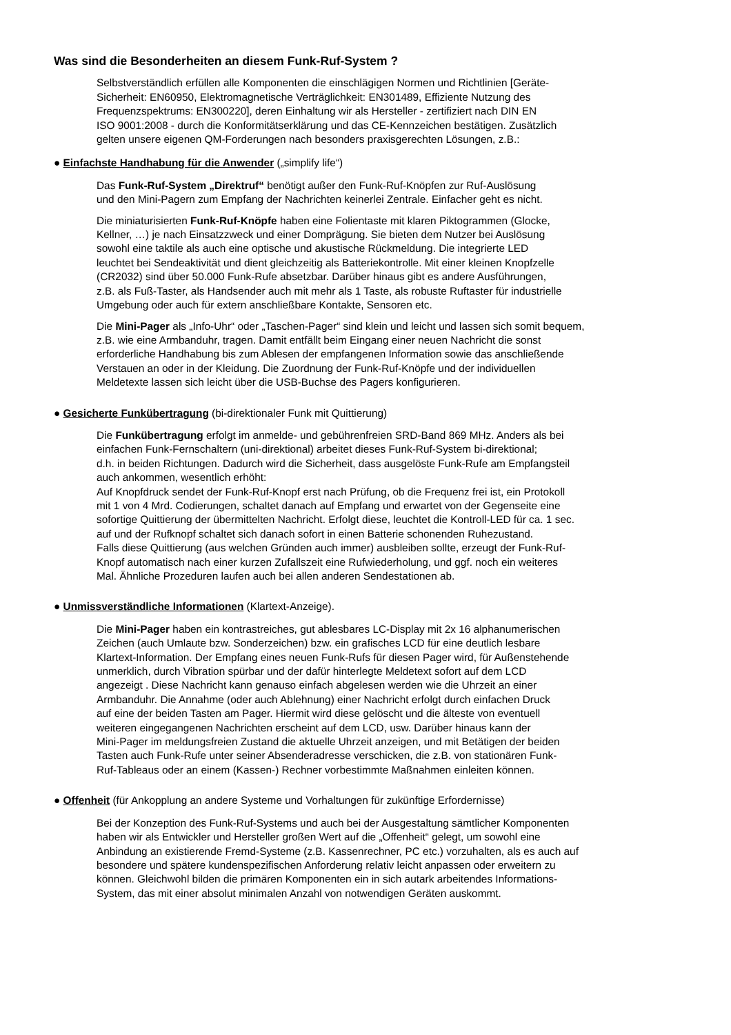Was sind die Besonderheiten an diesem Funk-Ruf-System ?
Selbstverständlich erfüllen alle Komponenten die einschlägigen Normen und Richtlinien [Geräte-
Sicherheit: EN60950, Elektromagnetische Verträglichkeit: EN301489, Effiziente Nutzung des
Frequenzspektrums: EN300220], deren Einhaltung wir als Hersteller - zertifiziert nach DIN EN
ISO 9001:2008 - durch die Konformitätserklärung und das CE-Kennzeichen bestätigen. Zusätzlich
gelten unsere eigenen QM-Forderungen nach besonders praxisgerechten Lösungen, z.B.:
● Einfachste Handhabung für die Anwender („simplify life“)
Das Funk-Ruf-System „Direktruf“ benötigt außer den Funk-Ruf-Knöpfen zur Ruf-Auslösung
und den Mini-Pagern zum Empfang der Nachrichten keinerlei Zentrale. Einfacher geht es nicht.
Die miniaturisierten Funk-Ruf-Knöpfe haben eine Folientaste mit klaren Piktogrammen (Glocke,
Kellner, …) je nach Einsatzzweck und einer Domprägung. Sie bieten dem Nutzer bei Auslösung
sowohl eine taktile als auch eine optische und akustische Rückmeldung. Die integrierte LED
leuchtet bei Sendeaktivität und dient gleichzeitig als Batteriekontrolle. Mit einer kleinen Knopfzelle
(CR2032) sind über 50.000 Funk-Rufe absetzbar. Darüber hinaus gibt es andere Ausführungen,
z.B. als Fuß-Taster, als Handsender auch mit mehr als 1 Taste, als robuste Ruftaster für industrielle
Umgebung oder auch für extern anschließbare Kontakte, Sensoren etc.
Die Mini-Pager als „Info-Uhr“ oder „Taschen-Pager“ sind klein und leicht und lassen sich somit bequem,
z.B. wie eine Armbanduhr, tragen. Damit entfällt beim Eingang einer neuen Nachricht die sonst
erforderliche Handhabung bis zum Ablesen der empfangenen Information sowie das anschließende
Verstauen an oder in der Kleidung. Die Zuordnung der Funk-Ruf-Knöpfe und der individuellen
Meldetexte lassen sich leicht über die USB-Buchse des Pagers konfigurieren.
● Gesicherte Funkübertragung (bi-direktionaler Funk mit Quittierung)
Die Funkübertragung erfolgt im anmelde- und gebührenfreien SRD-Band 869 MHz. Anders als bei
einfachen Funk-Fernschaltern (uni-direktional) arbeitet dieses Funk-Ruf-System bi-direktional;
d.h. in beiden Richtungen. Dadurch wird die Sicherheit, dass ausgelöste Funk-Rufe am Empfangsteil
auch ankommen, wesentlich erhöht:
Auf Knopfdruck sendet der Funk-Ruf-Knopf erst nach Prüfung, ob die Frequenz frei ist, ein Protokoll
mit 1 von 4 Mrd. Codierungen, schaltet danach auf Empfang und erwartet von der Gegenseite eine
sofortige Quittierung der übermittelten Nachricht. Erfolgt diese, leuchtet die Kontroll-LED für ca. 1 sec.
auf und der Rufknopf schaltet sich danach sofort in einen Batterie schonenden Ruhezustand.
Falls diese Quittierung (aus welchen Gründen auch immer) ausbleiben sollte, erzeugt der Funk-Ruf-
Knopf automatisch nach einer kurzen Zufallszeit eine Rufwiederholung, und ggf. noch ein weiteres
Mal. Ähnliche Prozeduren laufen auch bei allen anderen Sendestationen ab.
● Unmissverständliche Informationen (Klartext-Anzeige).
Die Mini-Pager haben ein kontrastreiches, gut ablesbares LC-Display mit 2x 16 alphanumerischen
Zeichen (auch Umlaute bzw. Sonderzeichen) bzw. ein grafisches LCD für eine deutlich lesbare
Klartext-Information. Der Empfang eines neuen Funk-Rufs für diesen Pager wird, für Außenstehende
unmerklich, durch Vibration spürbar und der dafür hinterlegte Meldetext sofort auf dem LCD
angezeigt . Diese Nachricht kann genauso einfach abgelesen werden wie die Uhrzeit an einer
Armbanduhr. Die Annahme (oder auch Ablehnung) einer Nachricht erfolgt durch einfachen Druck
auf eine der beiden Tasten am Pager. Hiermit wird diese gelöscht und die älteste von eventuell
weiteren eingegangenen Nachrichten erscheint auf dem LCD, usw. Darüber hinaus kann der
Mini-Pager im meldungsfreien Zustand die aktuelle Uhrzeit anzeigen, und mit Betätigen der beiden
Tasten auch Funk-Rufe unter seiner Absenderadresse verschicken, die z.B. von stationären Funk-
Ruf-Tableaus oder an einem (Kassen-) Rechner vorbestimmte Maßnahmen einleiten können.
● Offenheit (für Ankopplung an andere Systeme und Vorhaltungen für zukünftige Erfordernisse)
Bei der Konzeption des Funk-Ruf-Systems und auch bei der Ausgestaltung sämtlicher Komponenten
haben wir als Entwickler und Hersteller großen Wert auf die „Offenheit“ gelegt, um sowohl eine
Anbindung an existierende Fremd-Systeme (z.B. Kassenrechner, PC etc.) vorzuhalten, als es auch auf
besondere und spätere kundenspezifischen Anforderung relativ leicht anpassen oder erweitern zu
können. Gleichwohl bilden die primären Komponenten ein in sich autark arbeitendes Informations-
System, das mit einer absolut minimalen Anzahl von notwendigen Geräten auskommt.